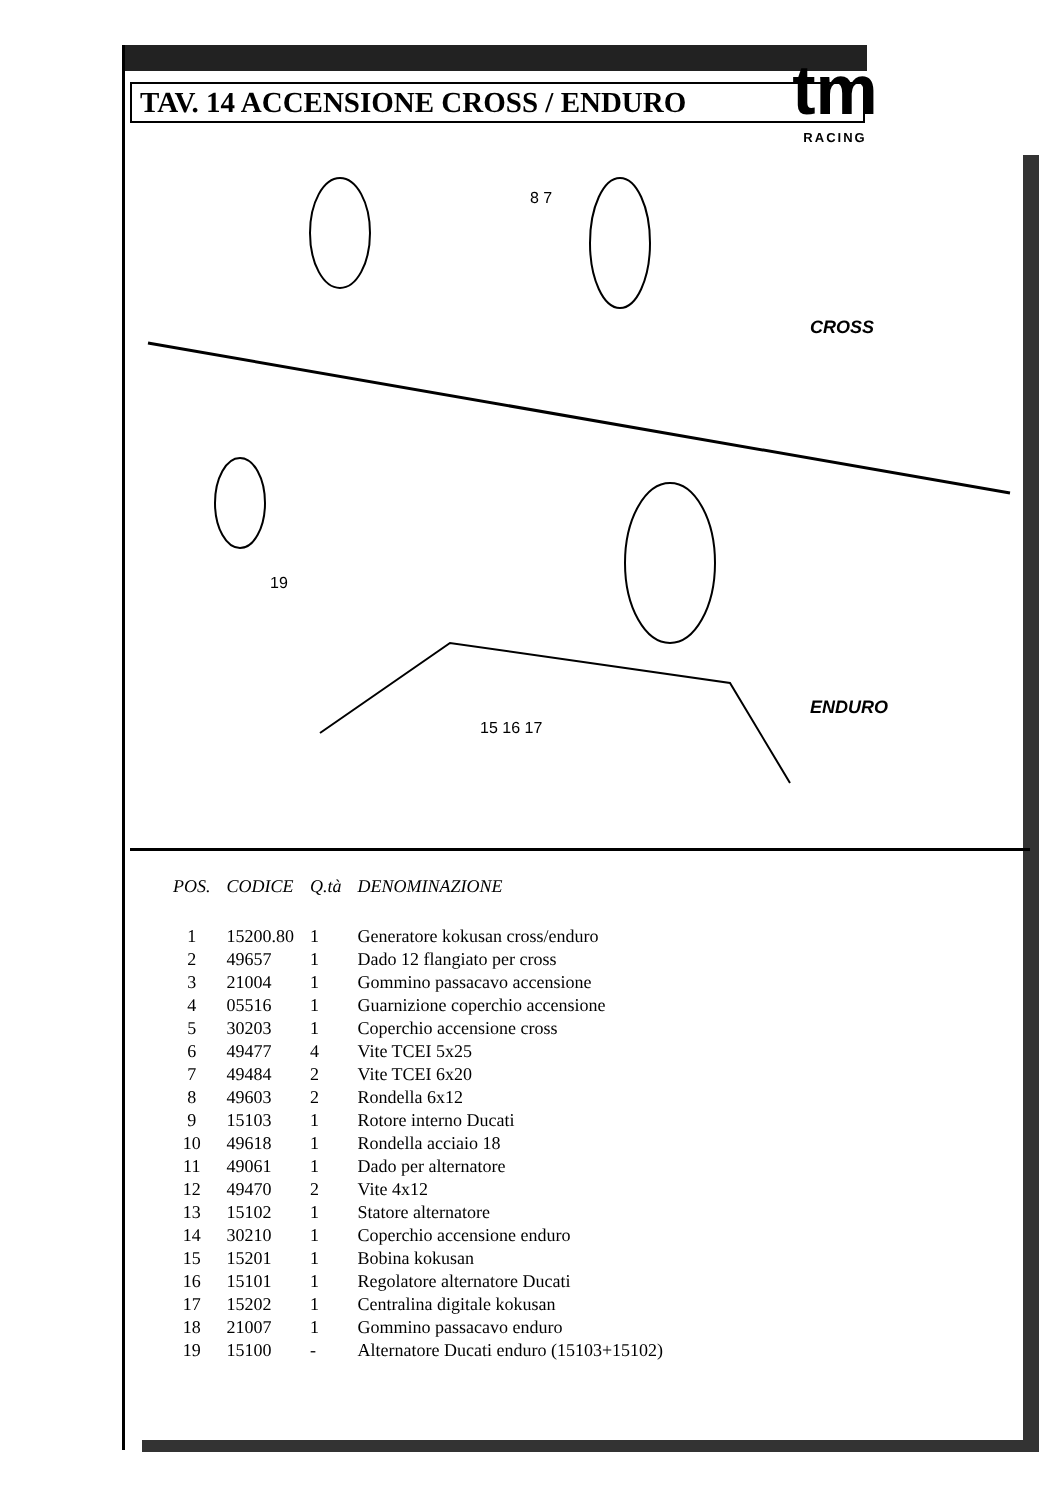tm
RACING
TAV. 14 ACCENSIONE CROSS / ENDURO
8 7
CROSS
ENDURO
15 16 17
19
| POS. | CODICE | Q.tà | DENOMINAZIONE |
| --- | --- | --- | --- |
| 1 | 15200.80 | 1 | Generatore kokusan cross/enduro |
| 2 | 49657 | 1 | Dado 12 flangiato per cross |
| 3 | 21004 | 1 | Gommino passacavo accensione |
| 4 | 05516 | 1 | Guarnizione coperchio accensione |
| 5 | 30203 | 1 | Coperchio accensione cross |
| 6 | 49477 | 4 | Vite TCEI 5x25 |
| 7 | 49484 | 2 | Vite TCEI 6x20 |
| 8 | 49603 | 2 | Rondella 6x12 |
| 9 | 15103 | 1 | Rotore interno Ducati |
| 10 | 49618 | 1 | Rondella acciaio 18 |
| 11 | 49061 | 1 | Dado per alternatore |
| 12 | 49470 | 2 | Vite 4x12 |
| 13 | 15102 | 1 | Statore alternatore |
| 14 | 30210 | 1 | Coperchio accensione enduro |
| 15 | 15201 | 1 | Bobina kokusan |
| 16 | 15101 | 1 | Regolatore alternatore Ducati |
| 17 | 15202 | 1 | Centralina digitale kokusan |
| 18 | 21007 | 1 | Gommino passacavo enduro |
| 19 | 15100 | - | Alternatore Ducati enduro (15103+15102) |